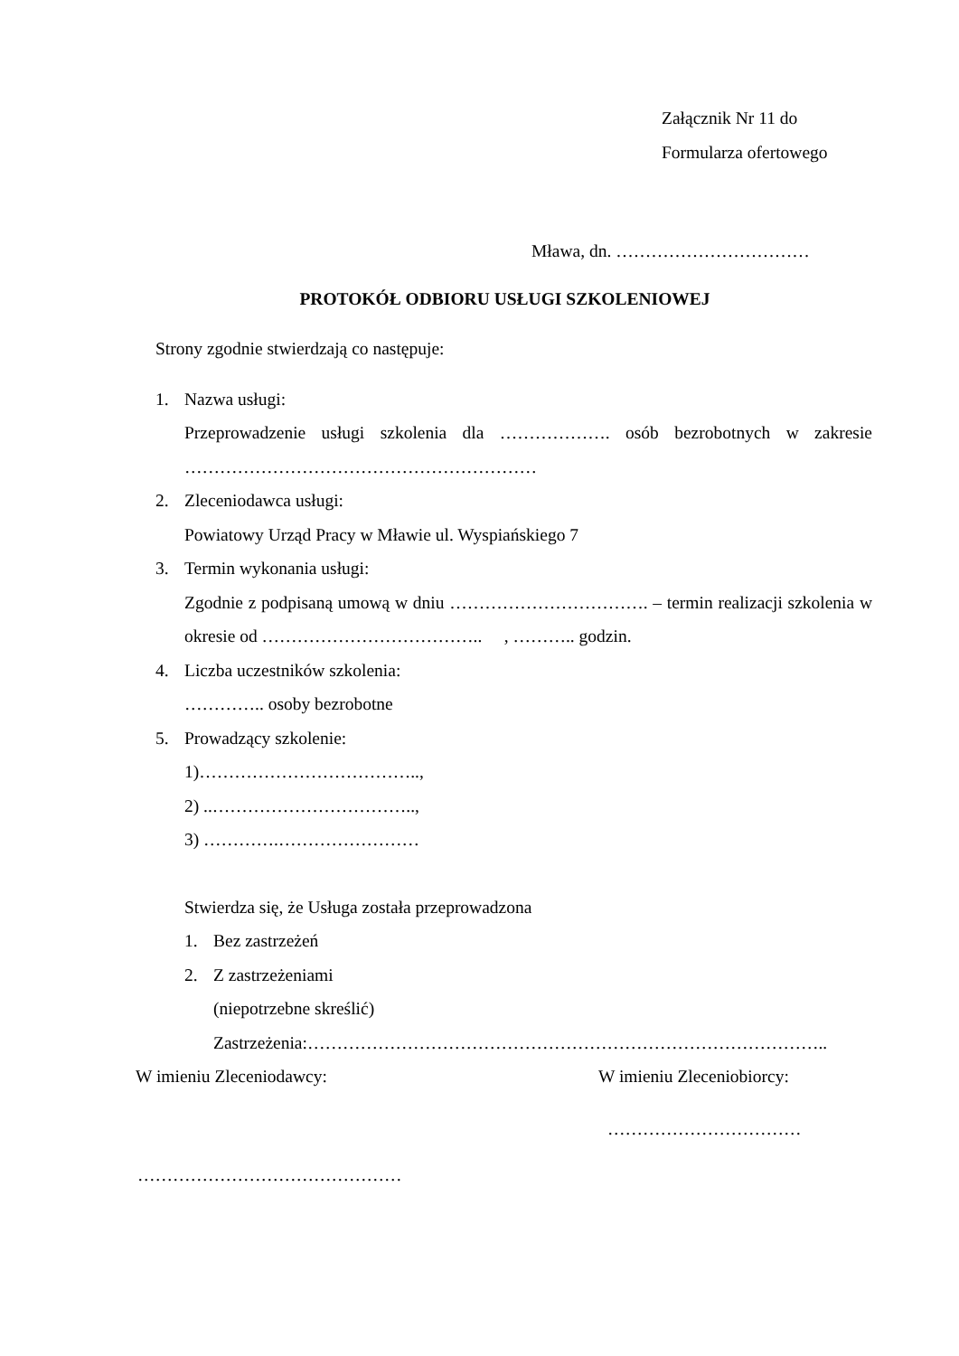Załącznik Nr 11 do Formularza ofertowego
Mława, dn. ……………………………
PROTOKÓŁ ODBIORU USŁUGI SZKOLENIOWEJ
Strony zgodnie stwierdzają co następuje:
1. Nazwa usługi:
Przeprowadzenie usługi szkolenia dla ………………. osób bezrobotnych w zakresie ……………………………………………………
2. Zleceniodawca usługi:
Powiatowy Urząd Pracy w Mławie ul. Wyspiańskiego 7
3. Termin wykonania usługi:
Zgodnie z podpisaną umową w dniu ……………………………. – termin realizacji szkolenia w okresie od ……………………………….. , ……….. godzin.
4. Liczba uczestników szkolenia:
………….. osoby bezrobotne
5. Prowadzący szkolenie:
1)………………………………..,
2) ..……………………………..,
3) ………….……………………
Stwierdza się, że Usługa została przeprowadzona
1. Bez zastrzeżeń
2. Z zastrzeżeniami
(niepotrzebne skreślić)
Zastrzeżenia:……………………………………………………………………………..
W imieniu Zleceniodawcy: W imieniu Zleceniobiorcy:
……………………………
………………………………………